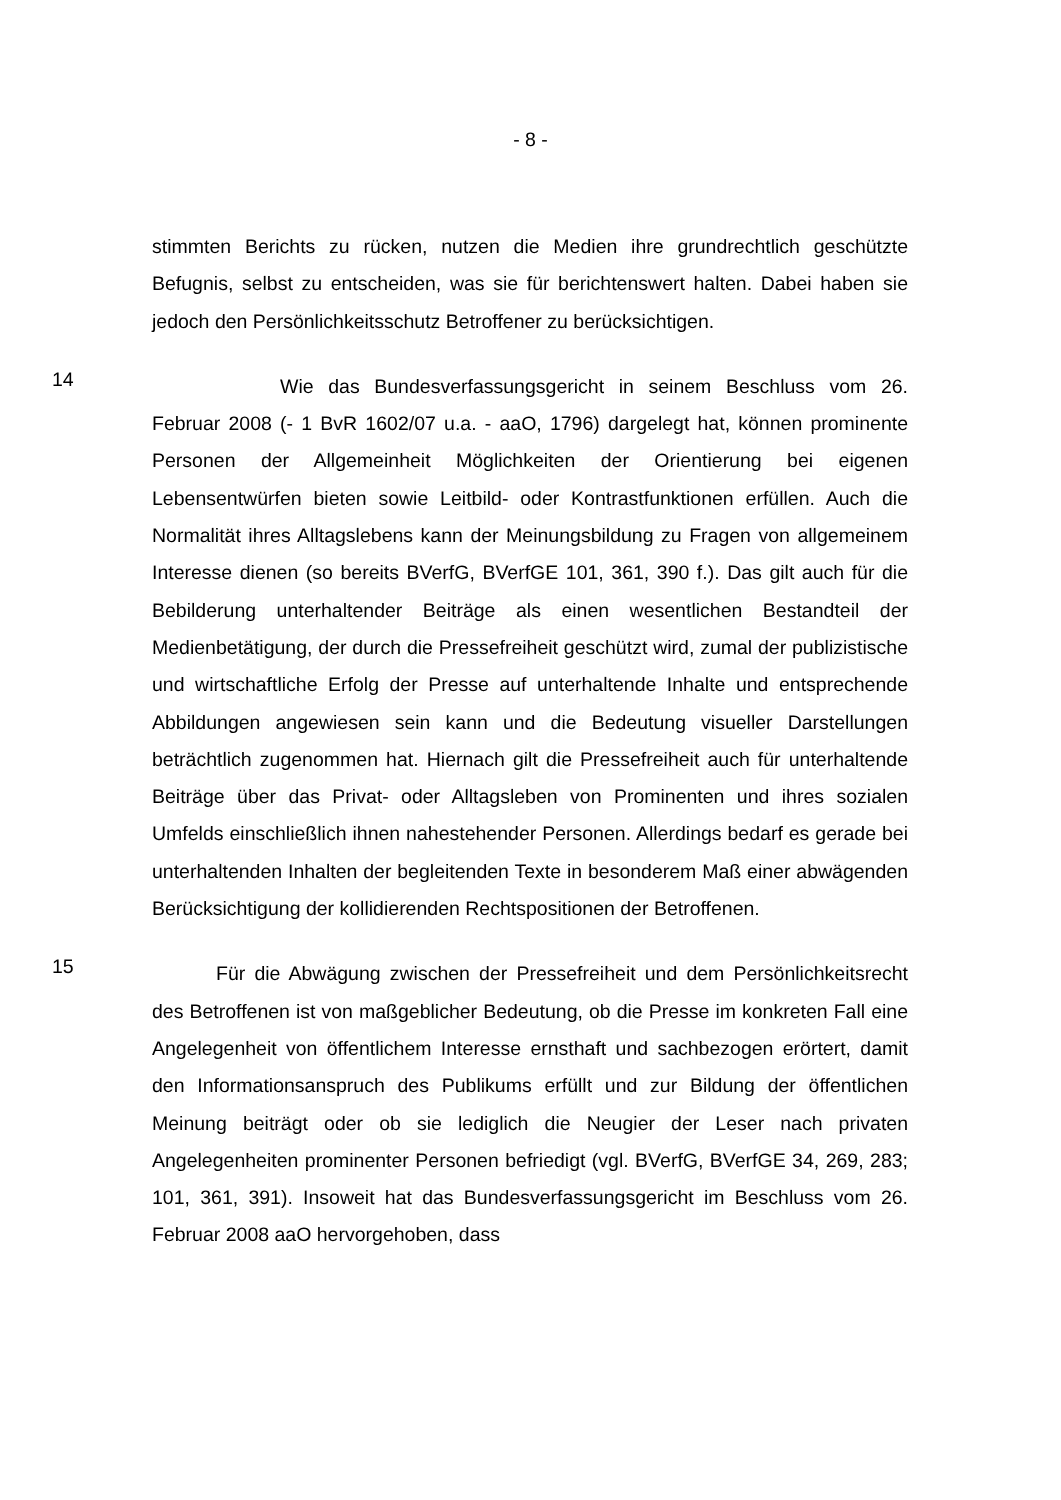- 8 -
stimmten Berichts zu rücken, nutzen die Medien ihre grundrechtlich geschützte Befugnis, selbst zu entscheiden, was sie für berichtenswert halten. Dabei haben sie jedoch den Persönlichkeitsschutz Betroffener zu berücksichtigen.
14
Wie das Bundesverfassungsgericht in seinem Beschluss vom 26. Februar 2008 (- 1 BvR 1602/07 u.a. - aaO, 1796) dargelegt hat, können prominente Personen der Allgemeinheit Möglichkeiten der Orientierung bei eigenen Lebensentwürfen bieten sowie Leitbild- oder Kontrastfunktionen erfüllen. Auch die Normalität ihres Alltagslebens kann der Meinungsbildung zu Fragen von allgemeinem Interesse dienen (so bereits BVerfG, BVerfGE 101, 361, 390 f.). Das gilt auch für die Bebilderung unterhaltender Beiträge als einen wesentlichen Bestandteil der Medienbetätigung, der durch die Pressefreiheit geschützt wird, zumal der publizistische und wirtschaftliche Erfolg der Presse auf unterhaltende Inhalte und entsprechende Abbildungen angewiesen sein kann und die Bedeutung visueller Darstellungen beträchtlich zugenommen hat. Hiernach gilt die Pressefreiheit auch für unterhaltende Beiträge über das Privat- oder Alltagsleben von Prominenten und ihres sozialen Umfelds einschließlich ihnen nahestehender Personen. Allerdings bedarf es gerade bei unterhaltenden Inhalten der begleitenden Texte in besonderem Maß einer abwägenden Berücksichtigung der kollidierenden Rechtspositionen der Betroffenen.
15
Für die Abwägung zwischen der Pressefreiheit und dem Persönlichkeitsrecht des Betroffenen ist von maßgeblicher Bedeutung, ob die Presse im konkreten Fall eine Angelegenheit von öffentlichem Interesse ernsthaft und sachbezogen erörtert, damit den Informationsanspruch des Publikums erfüllt und zur Bildung der öffentlichen Meinung beiträgt oder ob sie lediglich die Neugier der Leser nach privaten Angelegenheiten prominenter Personen befriedigt (vgl. BVerfG, BVerfGE 34, 269, 283; 101, 361, 391). Insoweit hat das Bundesverfassungsgericht im Beschluss vom 26. Februar 2008 aaO hervorgehoben, dass